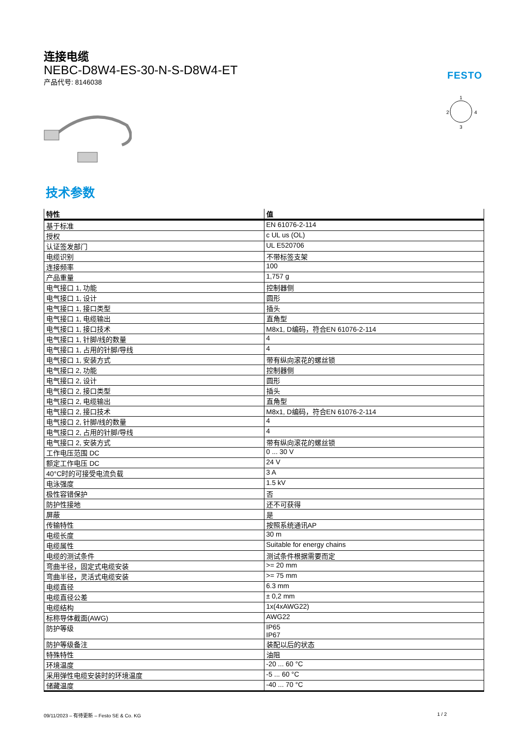连接电缆
NEBC-D8W4-ES-30-N-S-D8W4-ET
产品代号: 8146038
FESTO
1
2
4
3
技术参数
| 特性 | 值 |
| --- | --- |
| 基于标准 | EN 61076-2-114 |
| 授权 | c UL us (OL) |
| 认证签发部门 | UL E520706 |
| 电缆识别 | 不带标签支架 |
| 连接频率 | 100 |
| 产品重量 | 1,757 g |
| 电气接口 1, 功能 | 控制器侧 |
| 电气接口 1, 设计 | 圆形 |
| 电气接口 1, 接口类型 | 插头 |
| 电气接口 1, 电缆输出 | 直角型 |
| 电气接口 1, 接口技术 | M8x1, D编码，符合EN 61076-2-114 |
| 电气接口 1, 针脚/线的数量 | 4 |
| 电气接口 1, 占用的针脚/导线 | 4 |
| 电气接口 1, 安装方式 | 带有纵向滚花的螺丝锁 |
| 电气接口 2, 功能 | 控制器侧 |
| 电气接口 2, 设计 | 圆形 |
| 电气接口 2, 接口类型 | 插头 |
| 电气接口 2, 电缆输出 | 直角型 |
| 电气接口 2, 接口技术 | M8x1, D编码，符合EN 61076-2-114 |
| 电气接口 2, 针脚/线的数量 | 4 |
| 电气接口 2, 占用的针脚/导线 | 4 |
| 电气接口 2, 安装方式 | 带有纵向滚花的螺丝锁 |
| 工作电压范围 DC | 0 ... 30 V |
| 额定工作电压 DC | 24 V |
| 40°C时的可接受电流负载 | 3 A |
| 电泳强度 | 1.5 kV |
| 极性容错保护 | 否 |
| 防护性接地 | 还不可获得 |
| 屏蔽 | 是 |
| 传输特性 | 按照系统通讯AP |
| 电缆长度 | 30 m |
| 电缆属性 | Suitable for energy chains |
| 电缆的测试条件 | 测试条件根据需要而定 |
| 弯曲半径，固定式电缆安装 | >= 20 mm |
| 弯曲半径，灵活式电缆安装 | >= 75 mm |
| 电缆直径 | 6.3 mm |
| 电缆直径公差 | ± 0,2 mm |
| 电缆结构 | 1x(4xAWG22) |
| 标称导体截面(AWG) | AWG22 |
| 防护等级 | IP65 IP67 |
| 防护等级备注 | 装配以后的状态 |
| 特殊特性 | 油阻 |
| 环境温度 | -20 ... 60 °C |
| 采用弹性电缆安装时的环境温度 | -5 ... 60 °C |
| 储藏温度 | -40 ... 70 °C |
09/11/2023 – 有待更新 – Festo SE & Co. KG 1 / 2